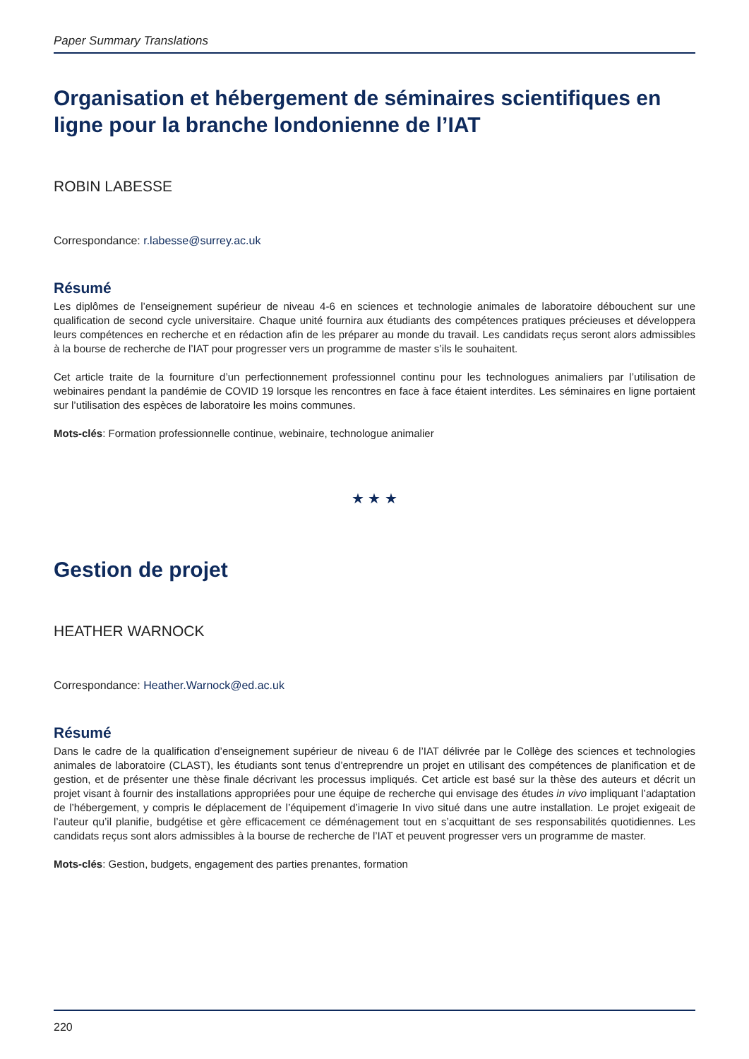Paper Summary Translations
Organisation et hébergement de séminaires scientifiques en ligne pour la branche londonienne de l’IAT
ROBIN LABESSE
Correspondance: r.labesse@surrey.ac.uk
Résumé
Les diplômes de l’enseignement supérieur de niveau 4-6 en sciences et technologie animales de laboratoire débouchent sur une qualification de second cycle universitaire. Chaque unité fournira aux étudiants des compétences pratiques précieuses et développera leurs compétences en recherche et en rédaction afin de les préparer au monde du travail. Les candidats reçus seront alors admissibles à la bourse de recherche de l’IAT pour progresser vers un programme de master s’ils le souhaitent.
Cet article traite de la fourniture d’un perfectionnement professionnel continu pour les technologues animaliers par l’utilisation de webinaires pendant la pandémie de COVID 19 lorsque les rencontres en face à face étaient interdites. Les séminaires en ligne portaient sur l’utilisation des espèces de laboratoire les moins communes.
Mots-clés: Formation professionnelle continue, webinaire, technologue animalier
★ ★ ★
Gestion de projet
HEATHER WARNOCK
Correspondance: Heather.Warnock@ed.ac.uk
Résumé
Dans le cadre de la qualification d’enseignement supérieur de niveau 6 de l’IAT délivrée par le Collège des sciences et technologies animales de laboratoire (CLAST), les étudiants sont tenus d’entreprendre un projet en utilisant des compétences de planification et de gestion, et de présenter une thèse finale décrivant les processus impliqués. Cet article est basé sur la thèse des auteurs et décrit un projet visant à fournir des installations appropriées pour une équipe de recherche qui envisage des études in vivo impliquant l’adaptation de l’hébergement, y compris le déplacement de l’équipement d’imagerie In vivo situé dans une autre installation. Le projet exigeait de l’auteur qu’il planifie, budgétise et gère efficacement ce déménagement tout en s’acquittant de ses responsabilités quotidiennes. Les candidats reçus sont alors admissibles à la bourse de recherche de l’IAT et peuvent progresser vers un programme de master.
Mots-clés: Gestion, budgets, engagement des parties prenantes, formation
220